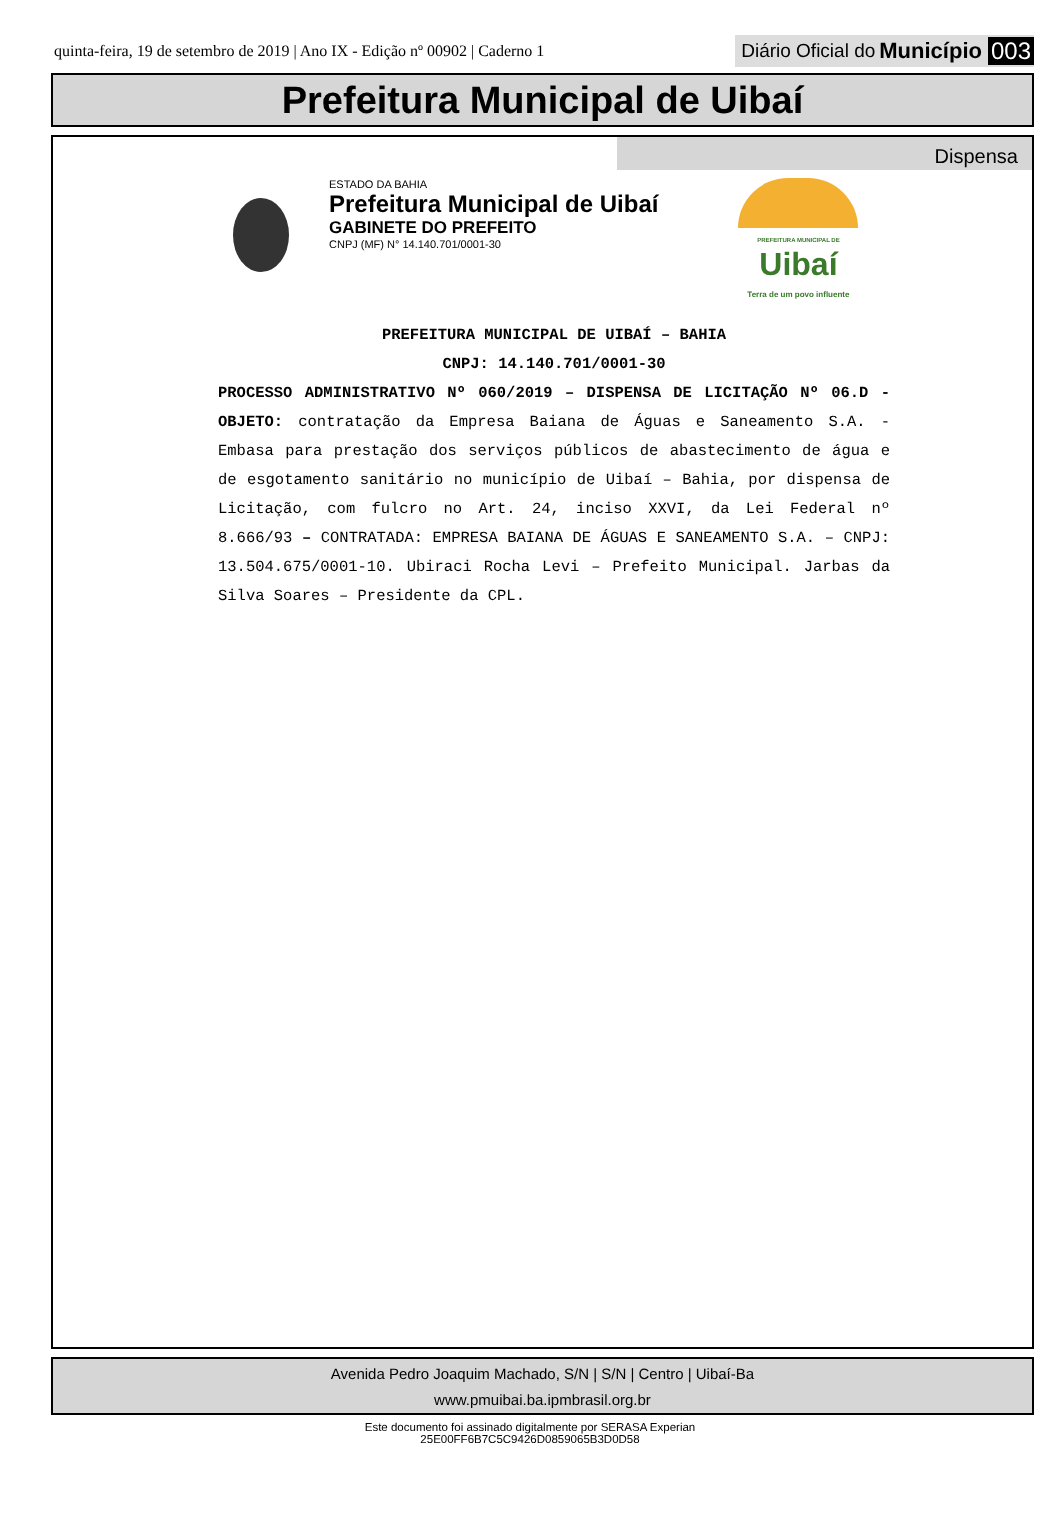quinta-feira, 19 de setembro de 2019 | Ano IX - Edição nº 00902 | Caderno 1
Diário Oficial do Município 003
Prefeitura Municipal de Uibaí
Dispensa
ESTADO DA BAHIA
Prefeitura Municipal de Uibaí
GABINETE DO PREFEITO
CNPJ (MF) N° 14.140.701/0001-30
PREFEITURA MUNICIPAL DE
Uibaí
Terra de um povo influente
PREFEITURA MUNICIPAL DE UIBAÍ – BAHIA
CNPJ: 14.140.701/0001-30
PROCESSO ADMINISTRATIVO Nº 060/2019 – DISPENSA DE LICITAÇÃO Nº 06.D - OBJETO: contratação da Empresa Baiana de Águas e Saneamento S.A. - Embasa para prestação dos serviços públicos de abastecimento de água e de esgotamento sanitário no município de Uibaí – Bahia, por dispensa de Licitação, com fulcro no Art. 24, inciso XXVI, da Lei Federal nº 8.666/93 – CONTRATADA: EMPRESA BAIANA DE ÁGUAS E SANEAMENTO S.A. – CNPJ: 13.504.675/0001-10. Ubiraci Rocha Levi – Prefeito Municipal. Jarbas da Silva Soares – Presidente da CPL.
Avenida Pedro Joaquim Machado, S/N | S/N | Centro | Uibaí-Ba
www.pmuibai.ba.ipmbrasil.org.br
Este documento foi assinado digitalmente por SERASA Experian
25E00FF6B7C5C9426D0859065B3D0D58